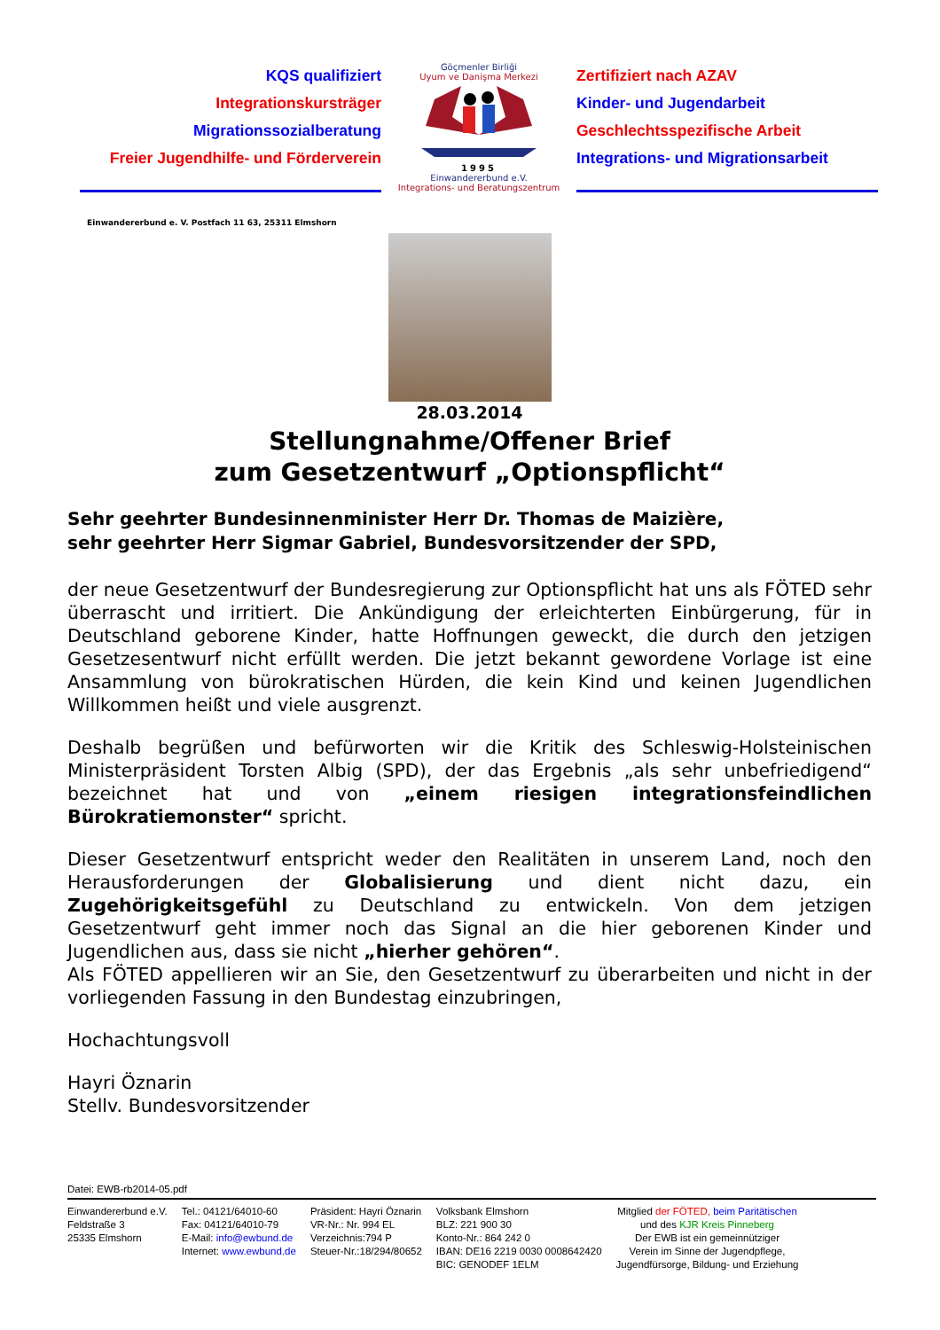KQS qualifiziert
Integrationskursträger
Migrationssozialberatung
Freier Jugendhilfe- und Förderverein
Göçmenler Birliği
Uyum ve Danişma Merkezi
1995
Einwandererbund e.V.
Integrations- und Beratungszentrum
Zertifiziert nach AZAV
Kinder- und Jugendarbeit
Geschlechtsspezifische Arbeit
Integrations- und Migrationsarbeit
Einwandererbund e. V. Postfach 11 63, 25311 Elmshorn
28.03.2014
Stellungnahme/Offener Brief
zum Gesetzentwurf „Optionspflicht“
Sehr geehrter Bundesinnenminister Herr Dr. Thomas de Maizière,
sehr geehrter Herr Sigmar Gabriel, Bundesvorsitzender der SPD,
der neue Gesetzentwurf der Bundesregierung zur Optionspflicht hat uns als FÖTED sehr überrascht und irritiert. Die Ankündigung der erleichterten Einbürgerung, für in Deutschland geborene Kinder, hatte Hoffnungen geweckt, die durch den jetzigen Gesetzesentwurf nicht erfüllt werden. Die jetzt bekannt gewordene Vorlage ist eine Ansammlung von bürokratischen Hürden, die kein Kind und keinen Jugendlichen Willkommen heißt und viele ausgrenzt.
Deshalb begrüßen und befürworten wir die Kritik des Schleswig-Holsteinischen Ministerpräsident Torsten Albig (SPD), der das Ergebnis „als sehr unbefriedigend“ bezeichnet hat und von „einem riesigen integrationsfeindlichen Bürokratiemonster“ spricht.
Dieser Gesetzentwurf entspricht weder den Realitäten in unserem Land, noch den Herausforderungen der Globalisierung und dient nicht dazu, ein Zugehörigkeitsgefühl zu Deutschland zu entwickeln. Von dem jetzigen Gesetzentwurf geht immer noch das Signal an die hier geborenen Kinder und Jugendlichen aus, dass sie nicht „hierher gehören“.
Als FÖTED appellieren wir an Sie, den Gesetzentwurf zu überarbeiten und nicht in der vorliegenden Fassung in den Bundestag einzubringen,
Hochachtungsvoll
Hayri Öznarin
Stellv. Bundesvorsitzender
Datei: EWB-rb2014-05.pdf
Einwandererbund e.V.
Feldstraße 3
25335 Elmshorn
Tel.: 04121/64010-60
Fax: 04121/64010-79
E-Mail: info@ewbund.de
Internet: www.ewbund.de
Präsident: Hayri Öznarin
VR-Nr.: Nr. 994 EL
Verzeichnis:794 P
Steuer-Nr.:18/294/80652
Volksbank Elmshorn
BLZ: 221 900 30
Konto-Nr.: 864 242 0
IBAN: DE16 2219 0030 0008642420
BIC: GENODEF 1ELM
Mitglied der FÖTED, beim Paritätischen
und des KJR Kreis Pinneberg
Der EWB ist ein gemeinnütziger
Verein im Sinne der Jugendpflege,
Jugendfürsorge, Bildung- und Erziehung